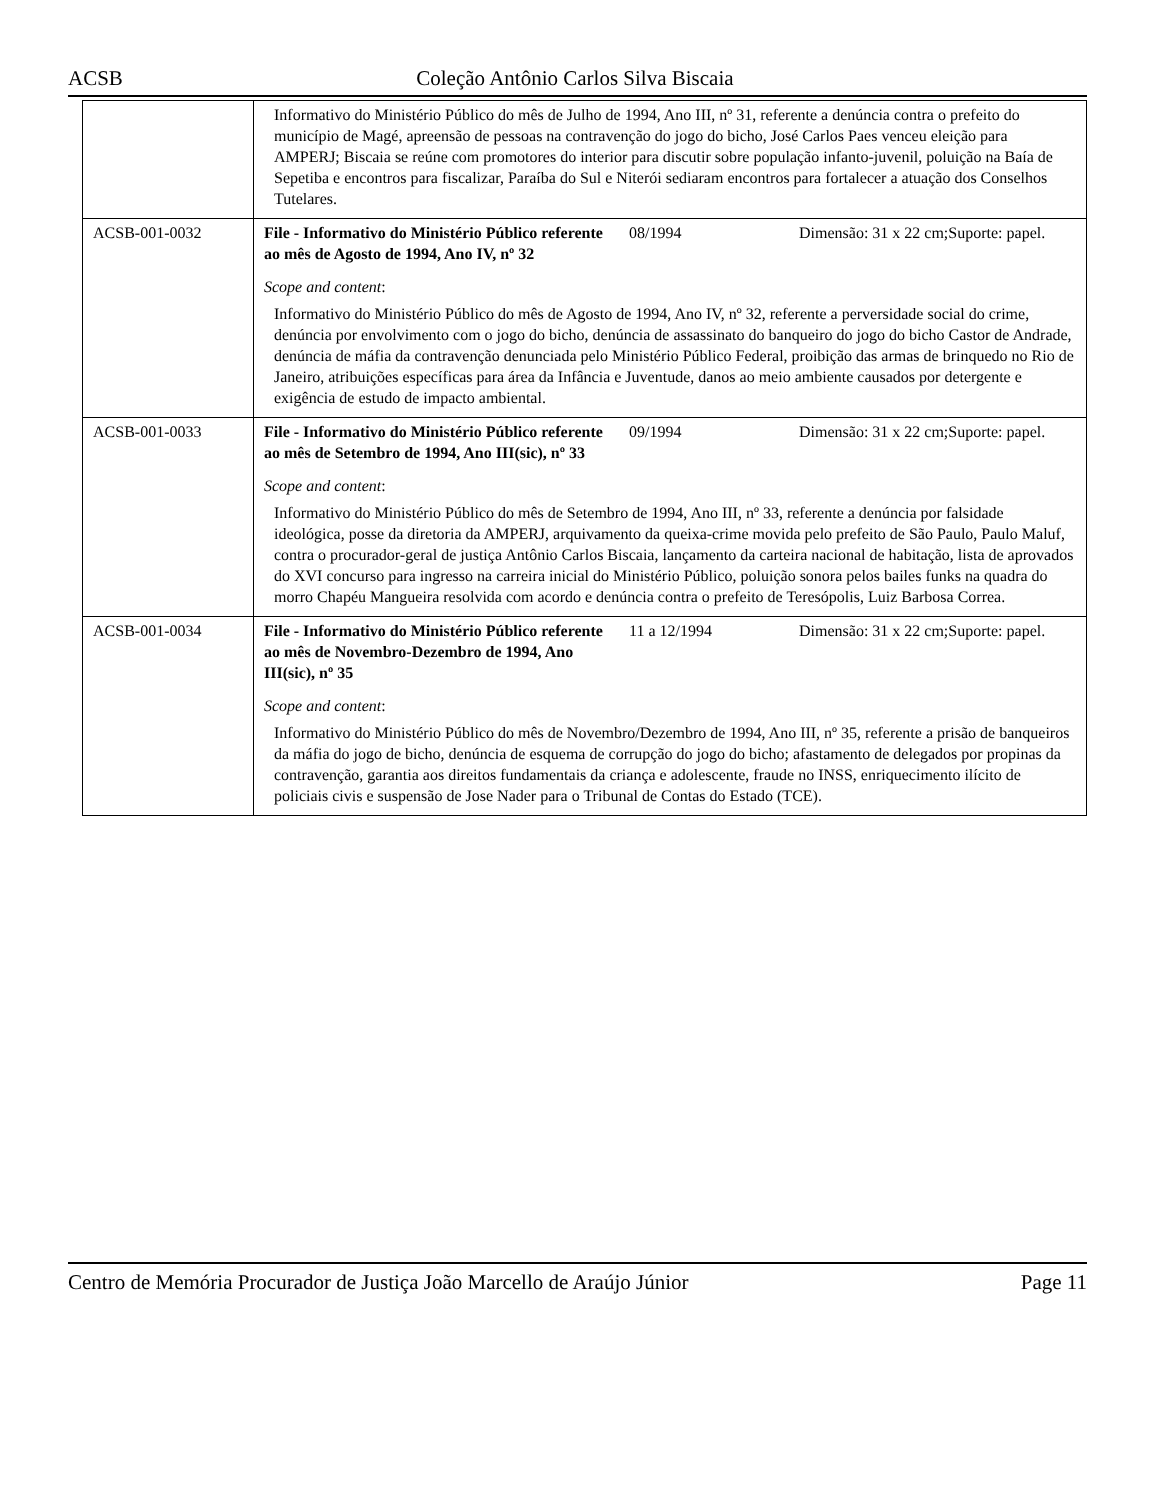ACSB Coleção Antônio Carlos Silva Biscaia
| | Informativo do Ministério Público do mês de Julho de 1994, Ano III, nº 31, referente a denúncia contra o prefeito do município de Magé, apreensão de pessoas na contravenção do jogo do bicho, José Carlos Paes venceu eleição para AMPERJ; Biscaia se reúne com promotores do interior para discutir sobre população infanto-juvenil, poluição na Baía de Sepetiba e encontros para fiscalizar, Paraíba do Sul e Niterói sediaram encontros para fortalecer a atuação dos Conselhos Tutelares. | | |
| ACSB-001-0032 | File - Informativo do Ministério Público referente ao mês de Agosto de 1994, Ano IV, nº 32 | 08/1994 | Dimensão: 31 x 22 cm;Suporte: papel. |
| | Scope and content : Informativo do Ministério Público do mês de Agosto de 1994, Ano IV, nº 32, referente a perversidade social do crime, denúncia por envolvimento com o jogo do bicho, denúncia de assassinato do banqueiro do jogo do bicho Castor de Andrade, denúncia de máfia da contravenção denunciada pelo Ministério Público Federal, proibição das armas de brinquedo no Rio de Janeiro, atribuições específicas para área da Infância e Juventude, danos ao meio ambiente causados por detergente e exigência de estudo de impacto ambiental. | | |
| ACSB-001-0033 | File - Informativo do Ministério Público referente ao mês de Setembro de 1994, Ano III(sic), nº 33 | 09/1994 | Dimensão: 31 x 22 cm;Suporte: papel. |
| | Scope and content : Informativo do Ministério Público do mês de Setembro de 1994, Ano III, nº 33, referente a denúncia por falsidade ideológica, posse da diretoria da AMPERJ, arquivamento da queixa-crime movida pelo prefeito de São Paulo, Paulo Maluf, contra o procurador-geral de justiça Antônio Carlos Biscaia, lançamento da carteira nacional de habitação, lista de aprovados do XVI concurso para ingresso na carreira inicial do Ministério Público, poluição sonora pelos bailes funks na quadra do morro Chapéu Mangueira resolvida com acordo e denúncia contra o prefeito de Teresópolis, Luiz Barbosa Correa. | | |
| ACSB-001-0034 | File - Informativo do Ministério Público referente ao mês de Novembro-Dezembro de 1994, Ano III(sic), nº 35 | 11 a 12/1994 | Dimensão: 31 x 22 cm;Suporte: papel. |
| | Scope and content : Informativo do Ministério Público do mês de Novembro/Dezembro de 1994, Ano III, nº 35, referente a prisão de banqueiros da máfia do jogo de bicho, denúncia de esquema de corrupção do jogo do bicho; afastamento de delegados por propinas da contravenção, garantia aos direitos fundamentais da criança e adolescente, fraude no INSS, enriquecimento ilícito de policiais civis e suspensão de Jose Nader para o Tribunal de Contas do Estado (TCE). | | |
Centro de Memória Procurador de Justiça João Marcello de Araújo Júnior Page 11